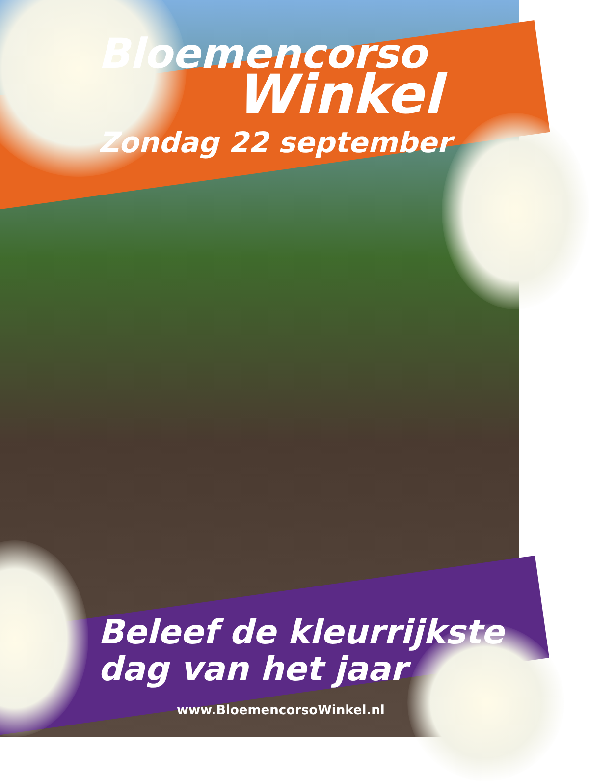Bloemencorso
Winkel
Zondag 22 september
Beleef de kleurrijkste
dag van het jaar
www.BloemencorsoWinkel.nl